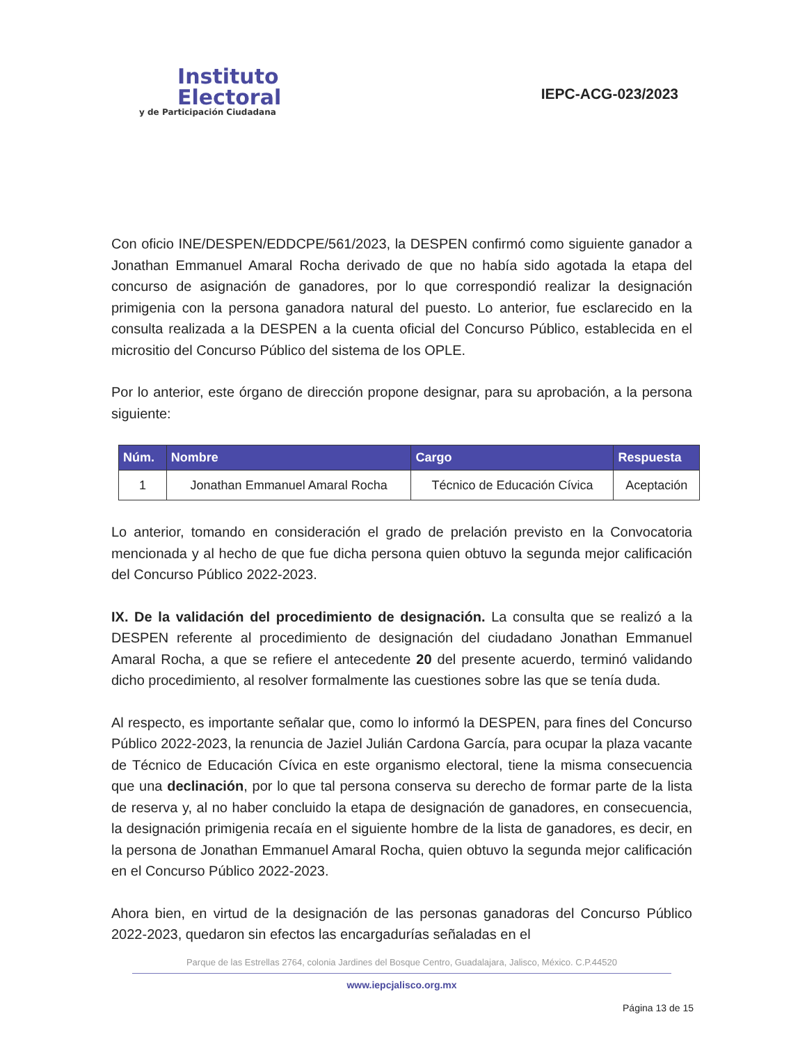Instituto
Electoral
y de Participación Ciudadana
IEPC-ACG-023/2023
Con oficio INE/DESPEN/EDDCPE/561/2023, la DESPEN confirmó como siguiente ganador a Jonathan Emmanuel Amaral Rocha derivado de que no había sido agotada la etapa del concurso de asignación de ganadores, por lo que correspondió realizar la designación primigenia con la persona ganadora natural del puesto. Lo anterior, fue esclarecido en la consulta realizada a la DESPEN a la cuenta oficial del Concurso Público, establecida en el micrositio del Concurso Público del sistema de los OPLE.
Por lo anterior, este órgano de dirección propone designar, para su aprobación, a la persona siguiente:
| Núm. | Nombre | Cargo | Respuesta |
| --- | --- | --- | --- |
| 1 | Jonathan Emmanuel Amaral Rocha | Técnico de Educación Cívica | Aceptación |
Lo anterior, tomando en consideración el grado de prelación previsto en la Convocatoria mencionada y al hecho de que fue dicha persona quien obtuvo la segunda mejor calificación del Concurso Público 2022-2023.
IX. De la validación del procedimiento de designación. La consulta que se realizó a la DESPEN referente al procedimiento de designación del ciudadano Jonathan Emmanuel Amaral Rocha, a que se refiere el antecedente 20 del presente acuerdo, terminó validando dicho procedimiento, al resolver formalmente las cuestiones sobre las que se tenía duda.
Al respecto, es importante señalar que, como lo informó la DESPEN, para fines del Concurso Público 2022-2023, la renuncia de Jaziel Julián Cardona García, para ocupar la plaza vacante de Técnico de Educación Cívica en este organismo electoral, tiene la misma consecuencia que una declinación, por lo que tal persona conserva su derecho de formar parte de la lista de reserva y, al no haber concluido la etapa de designación de ganadores, en consecuencia, la designación primigenia recaía en el siguiente hombre de la lista de ganadores, es decir, en la persona de Jonathan Emmanuel Amaral Rocha, quien obtuvo la segunda mejor calificación en el Concurso Público 2022-2023.
Ahora bien, en virtud de la designación de las personas ganadoras del Concurso Público 2022-2023, quedaron sin efectos las encargadurías señaladas en el
Parque de las Estrellas 2764, colonia Jardines del Bosque Centro, Guadalajara, Jalisco, México. C.P.44520
www.iepcjalisco.org.mx
Página 13 de 15